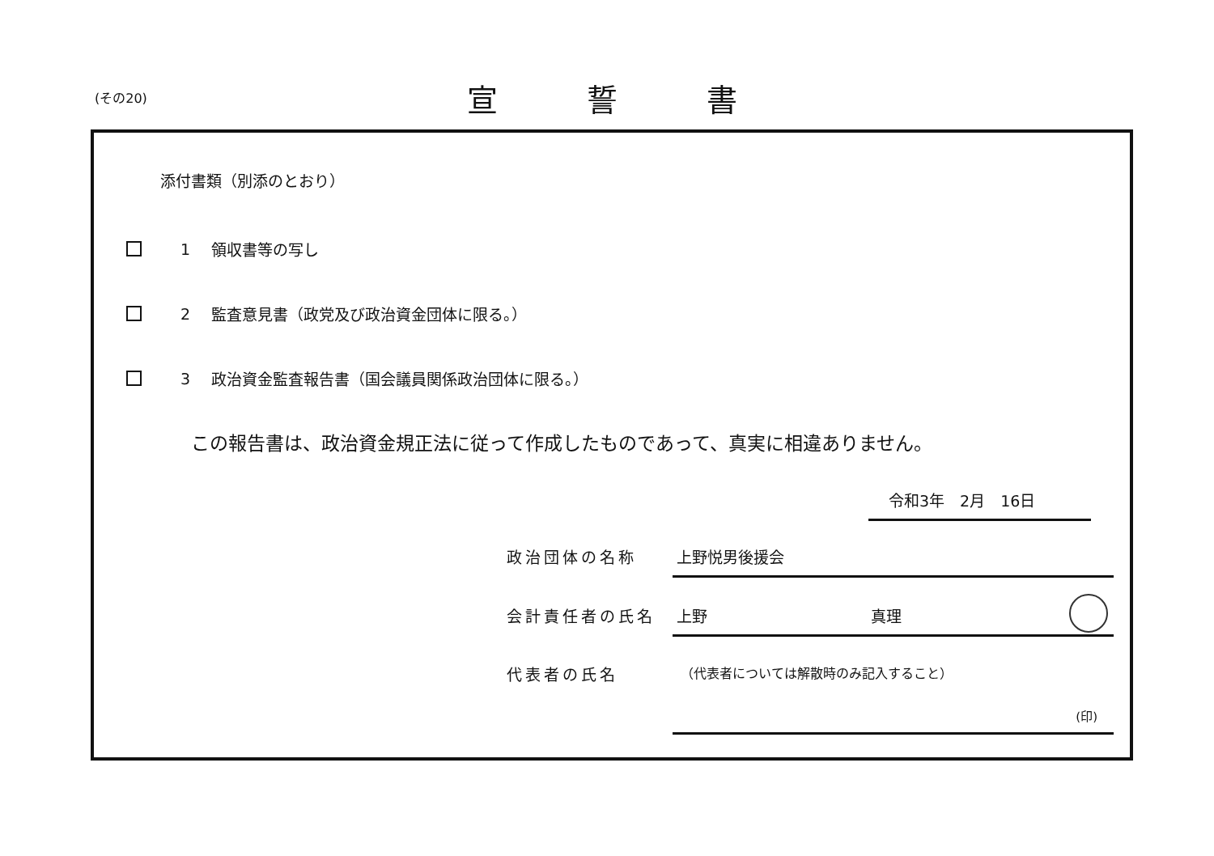(その20)
宣誓書
添付書類（別添のとおり）
1 領収書等の写し
2 監査意見書（政党及び政治資金団体に限る。）
3 政治資金監査報告書（国会議員関係政治団体に限る。）
この報告書は、政治資金規正法に従って作成したものであって、真実に相違ありません。
令和3年　2月　16日
政治団体の名称 上野悦男後援会
会計責任者の氏名 上野 真理
代表者の氏名
（代表者については解散時のみ記入すること）
(印)